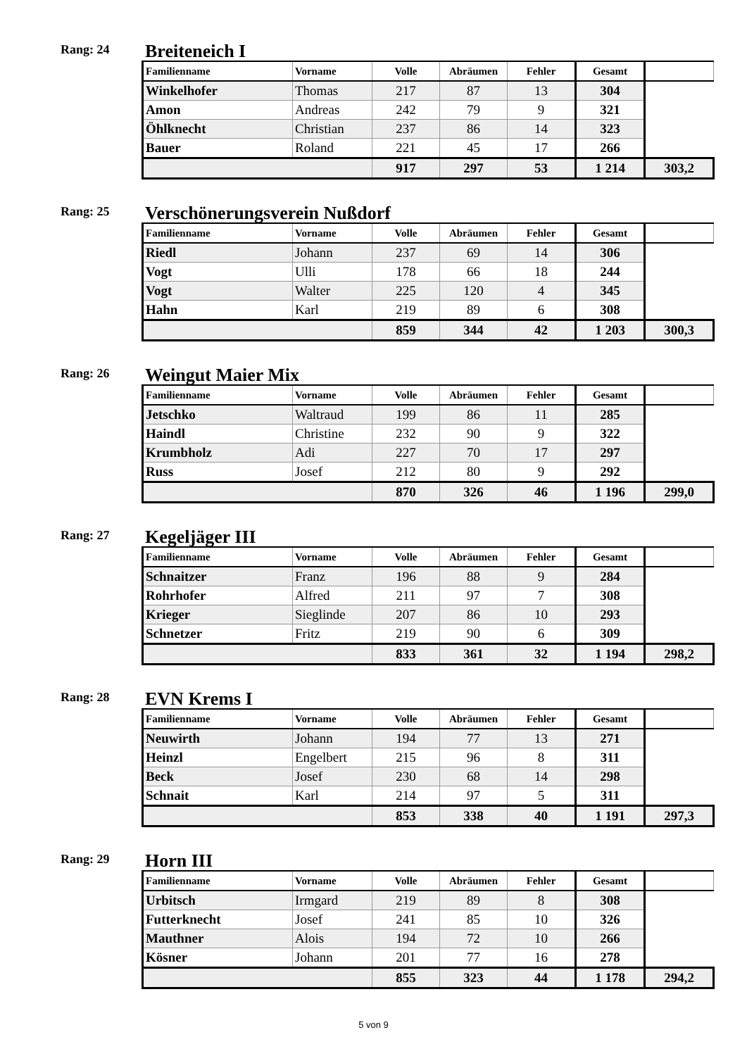Rang: 24
Breiteneich I
| Familienname | Vorname | Volle | Abräumen | Fehler | Gesamt | |
| --- | --- | --- | --- | --- | --- | --- |
| Winkelhofer | Thomas | 217 | 87 | 13 | 304 | |
| Amon | Andreas | 242 | 79 | 9 | 321 | |
| Öhlknecht | Christian | 237 | 86 | 14 | 323 | |
| Bauer | Roland | 221 | 45 | 17 | 266 | |
| | | 917 | 297 | 53 | 1 214 | 303,2 |
Rang: 25
Verschönerungsverein Nußdorf
| Familienname | Vorname | Volle | Abräumen | Fehler | Gesamt | |
| --- | --- | --- | --- | --- | --- | --- |
| Riedl | Johann | 237 | 69 | 14 | 306 | |
| Vogt | Ulli | 178 | 66 | 18 | 244 | |
| Vogt | Walter | 225 | 120 | 4 | 345 | |
| Hahn | Karl | 219 | 89 | 6 | 308 | |
| | | 859 | 344 | 42 | 1 203 | 300,3 |
Rang: 26
Weingut Maier Mix
| Familienname | Vorname | Volle | Abräumen | Fehler | Gesamt | |
| --- | --- | --- | --- | --- | --- | --- |
| Jetschko | Waltraud | 199 | 86 | 11 | 285 | |
| Haindl | Christine | 232 | 90 | 9 | 322 | |
| Krumbholz | Adi | 227 | 70 | 17 | 297 | |
| Russ | Josef | 212 | 80 | 9 | 292 | |
| | | 870 | 326 | 46 | 1 196 | 299,0 |
Rang: 27
Kegeljäger III
| Familienname | Vorname | Volle | Abräumen | Fehler | Gesamt | |
| --- | --- | --- | --- | --- | --- | --- |
| Schnaitzer | Franz | 196 | 88 | 9 | 284 | |
| Rohrhofer | Alfred | 211 | 97 | 7 | 308 | |
| Krieger | Sieglinde | 207 | 86 | 10 | 293 | |
| Schnetzer | Fritz | 219 | 90 | 6 | 309 | |
| | | 833 | 361 | 32 | 1 194 | 298,2 |
Rang: 28
EVN Krems I
| Familienname | Vorname | Volle | Abräumen | Fehler | Gesamt | |
| --- | --- | --- | --- | --- | --- | --- |
| Neuwirth | Johann | 194 | 77 | 13 | 271 | |
| Heinzl | Engelbert | 215 | 96 | 8 | 311 | |
| Beck | Josef | 230 | 68 | 14 | 298 | |
| Schnait | Karl | 214 | 97 | 5 | 311 | |
| | | 853 | 338 | 40 | 1 191 | 297,3 |
Rang: 29
Horn III
| Familienname | Vorname | Volle | Abräumen | Fehler | Gesamt | |
| --- | --- | --- | --- | --- | --- | --- |
| Urbitsch | Irmgard | 219 | 89 | 8 | 308 | |
| Futterknecht | Josef | 241 | 85 | 10 | 326 | |
| Mauthner | Alois | 194 | 72 | 10 | 266 | |
| Kösner | Johann | 201 | 77 | 16 | 278 | |
| | | 855 | 323 | 44 | 1 178 | 294,2 |
5 von 9